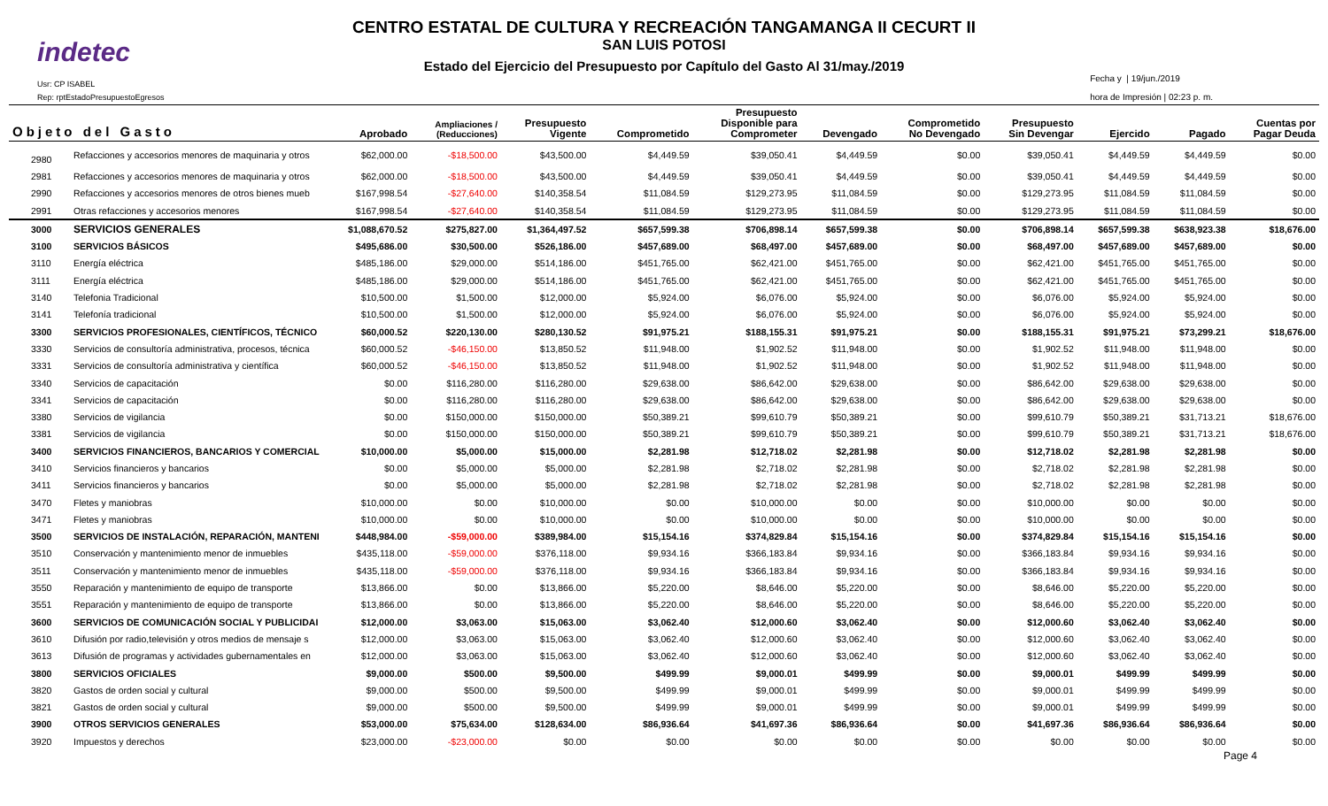indetec
Usr: CP ISABEL
Rep: rptEstadoPresupuestoEgresos
CENTRO ESTATAL DE CULTURA Y RECREACIÓN TANGAMANGA II CECURT II
SAN LUIS POTOSI
Estado del Ejercicio del Presupuesto por Capítulo del Gasto Al 31/may./2019
Fecha y | 19/jun./2019
hora de Impresión | 02:23 p. m.
| Objeto del Gasto | | Aprobado | Ampliaciones / (Reducciones) | Presupuesto Vigente | Comprometido | Presupuesto Disponible para Comprometer | Devengado | Comprometido No Devengado | Presupuesto Sin Devengar | Ejercido | Pagado | Cuentas por Pagar Deuda |
| --- | --- | --- | --- | --- | --- | --- | --- | --- | --- | --- | --- | --- |
| 2980 | Refacciones y accesorios menores de maquinaria y otros | $62,000.00 | -$18,500.00 | $43,500.00 | $4,449.59 | $39,050.41 | $4,449.59 | $0.00 | $39,050.41 | $4,449.59 | $4,449.59 | $0.00 |
| 2981 | Refacciones y accesorios menores de maquinaria y otros | $62,000.00 | -$18,500.00 | $43,500.00 | $4,449.59 | $39,050.41 | $4,449.59 | $0.00 | $39,050.41 | $4,449.59 | $4,449.59 | $0.00 |
| 2990 | Refacciones y accesorios menores de otros bienes mueb | $167,998.54 | -$27,640.00 | $140,358.54 | $11,084.59 | $129,273.95 | $11,084.59 | $0.00 | $129,273.95 | $11,084.59 | $11,084.59 | $0.00 |
| 2991 | Otras refacciones y accesorios menores | $167,998.54 | -$27,640.00 | $140,358.54 | $11,084.59 | $129,273.95 | $11,084.59 | $0.00 | $129,273.95 | $11,084.59 | $11,084.59 | $0.00 |
| 3000 | SERVICIOS GENERALES | $1,088,670.52 | $275,827.00 | $1,364,497.52 | $657,599.38 | $706,898.14 | $657,599.38 | $0.00 | $706,898.14 | $657,599.38 | $638,923.38 | $18,676.00 |
| 3100 | SERVICIOS BÁSICOS | $495,686.00 | $30,500.00 | $526,186.00 | $457,689.00 | $68,497.00 | $457,689.00 | $0.00 | $68,497.00 | $457,689.00 | $457,689.00 | $0.00 |
| 3110 | Energía eléctrica | $485,186.00 | $29,000.00 | $514,186.00 | $451,765.00 | $62,421.00 | $451,765.00 | $0.00 | $62,421.00 | $451,765.00 | $451,765.00 | $0.00 |
| 3111 | Energía eléctrica | $485,186.00 | $29,000.00 | $514,186.00 | $451,765.00 | $62,421.00 | $451,765.00 | $0.00 | $62,421.00 | $451,765.00 | $451,765.00 | $0.00 |
| 3140 | Telefonia Tradicional | $10,500.00 | $1,500.00 | $12,000.00 | $5,924.00 | $6,076.00 | $5,924.00 | $0.00 | $6,076.00 | $5,924.00 | $5,924.00 | $0.00 |
| 3141 | Telefonía tradicional | $10,500.00 | $1,500.00 | $12,000.00 | $5,924.00 | $6,076.00 | $5,924.00 | $0.00 | $6,076.00 | $5,924.00 | $5,924.00 | $0.00 |
| 3300 | SERVICIOS PROFESIONALES, CIENTÍFICOS, TÉCNICO | $60,000.52 | $220,130.00 | $280,130.52 | $91,975.21 | $188,155.31 | $91,975.21 | $0.00 | $188,155.31 | $91,975.21 | $73,299.21 | $18,676.00 |
| 3330 | Servicios de consultoría administrativa, procesos, técnica | $60,000.52 | -$46,150.00 | $13,850.52 | $11,948.00 | $1,902.52 | $11,948.00 | $0.00 | $1,902.52 | $11,948.00 | $11,948.00 | $0.00 |
| 3331 | Servicios de consultoría administrativa y científica | $60,000.52 | -$46,150.00 | $13,850.52 | $11,948.00 | $1,902.52 | $11,948.00 | $0.00 | $1,902.52 | $11,948.00 | $11,948.00 | $0.00 |
| 3340 | Servicios de capacitación | $0.00 | $116,280.00 | $116,280.00 | $29,638.00 | $86,642.00 | $29,638.00 | $0.00 | $86,642.00 | $29,638.00 | $29,638.00 | $0.00 |
| 3341 | Servicios de capacitación | $0.00 | $116,280.00 | $116,280.00 | $29,638.00 | $86,642.00 | $29,638.00 | $0.00 | $86,642.00 | $29,638.00 | $29,638.00 | $0.00 |
| 3380 | Servicios de vigilancia | $0.00 | $150,000.00 | $150,000.00 | $50,389.21 | $99,610.79 | $50,389.21 | $0.00 | $99,610.79 | $50,389.21 | $31,713.21 | $18,676.00 |
| 3381 | Servicios de vigilancia | $0.00 | $150,000.00 | $150,000.00 | $50,389.21 | $99,610.79 | $50,389.21 | $0.00 | $99,610.79 | $50,389.21 | $31,713.21 | $18,676.00 |
| 3400 | SERVICIOS FINANCIEROS, BANCARIOS Y COMERCIAL | $10,000.00 | $5,000.00 | $15,000.00 | $2,281.98 | $12,718.02 | $2,281.98 | $0.00 | $12,718.02 | $2,281.98 | $2,281.98 | $0.00 |
| 3410 | Servicios financieros y bancarios | $0.00 | $5,000.00 | $5,000.00 | $2,281.98 | $2,718.02 | $2,281.98 | $0.00 | $2,718.02 | $2,281.98 | $2,281.98 | $0.00 |
| 3411 | Servicios financieros y bancarios | $0.00 | $5,000.00 | $5,000.00 | $2,281.98 | $2,718.02 | $2,281.98 | $0.00 | $2,718.02 | $2,281.98 | $2,281.98 | $0.00 |
| 3470 | Fletes y maniobras | $10,000.00 | $0.00 | $10,000.00 | $0.00 | $10,000.00 | $0.00 | $0.00 | $10,000.00 | $0.00 | $0.00 | $0.00 |
| 3471 | Fletes y maniobras | $10,000.00 | $0.00 | $10,000.00 | $0.00 | $10,000.00 | $0.00 | $0.00 | $10,000.00 | $0.00 | $0.00 | $0.00 |
| 3500 | SERVICIOS DE INSTALACIÓN, REPARACIÓN, MANTENI | $448,984.00 | -$59,000.00 | $389,984.00 | $15,154.16 | $374,829.84 | $15,154.16 | $0.00 | $374,829.84 | $15,154.16 | $15,154.16 | $0.00 |
| 3510 | Conservación y mantenimiento menor de inmuebles | $435,118.00 | -$59,000.00 | $376,118.00 | $9,934.16 | $366,183.84 | $9,934.16 | $0.00 | $366,183.84 | $9,934.16 | $9,934.16 | $0.00 |
| 3511 | Conservación y mantenimiento menor de inmuebles | $435,118.00 | -$59,000.00 | $376,118.00 | $9,934.16 | $366,183.84 | $9,934.16 | $0.00 | $366,183.84 | $9,934.16 | $9,934.16 | $0.00 |
| 3550 | Reparación y mantenimiento de equipo de transporte | $13,866.00 | $0.00 | $13,866.00 | $5,220.00 | $8,646.00 | $5,220.00 | $0.00 | $8,646.00 | $5,220.00 | $5,220.00 | $0.00 |
| 3551 | Reparación y mantenimiento de equipo de transporte | $13,866.00 | $0.00 | $13,866.00 | $5,220.00 | $8,646.00 | $5,220.00 | $0.00 | $8,646.00 | $5,220.00 | $5,220.00 | $0.00 |
| 3600 | SERVICIOS DE COMUNICACIÓN SOCIAL Y PUBLICIDAI | $12,000.00 | $3,063.00 | $15,063.00 | $3,062.40 | $12,000.60 | $3,062.40 | $0.00 | $12,000.60 | $3,062.40 | $3,062.40 | $0.00 |
| 3610 | Difusión por radio,televisión y otros medios de mensaje s | $12,000.00 | $3,063.00 | $15,063.00 | $3,062.40 | $12,000.60 | $3,062.40 | $0.00 | $12,000.60 | $3,062.40 | $3,062.40 | $0.00 |
| 3613 | Difusión de programas y actividades gubernamentales en | $12,000.00 | $3,063.00 | $15,063.00 | $3,062.40 | $12,000.60 | $3,062.40 | $0.00 | $12,000.60 | $3,062.40 | $3,062.40 | $0.00 |
| 3800 | SERVICIOS OFICIALES | $9,000.00 | $500.00 | $9,500.00 | $499.99 | $9,000.01 | $499.99 | $0.00 | $9,000.01 | $499.99 | $499.99 | $0.00 |
| 3820 | Gastos de orden social y cultural | $9,000.00 | $500.00 | $9,500.00 | $499.99 | $9,000.01 | $499.99 | $0.00 | $9,000.01 | $499.99 | $499.99 | $0.00 |
| 3821 | Gastos de orden social y cultural | $9,000.00 | $500.00 | $9,500.00 | $499.99 | $9,000.01 | $499.99 | $0.00 | $9,000.01 | $499.99 | $499.99 | $0.00 |
| 3900 | OTROS SERVICIOS GENERALES | $53,000.00 | $75,634.00 | $128,634.00 | $86,936.64 | $41,697.36 | $86,936.64 | $0.00 | $41,697.36 | $86,936.64 | $86,936.64 | $0.00 |
| 3920 | Impuestos y derechos | $23,000.00 | -$23,000.00 | $0.00 | $0.00 | $0.00 | $0.00 | $0.00 | $0.00 | $0.00 | $0.00 | $0.00 |
Page 4